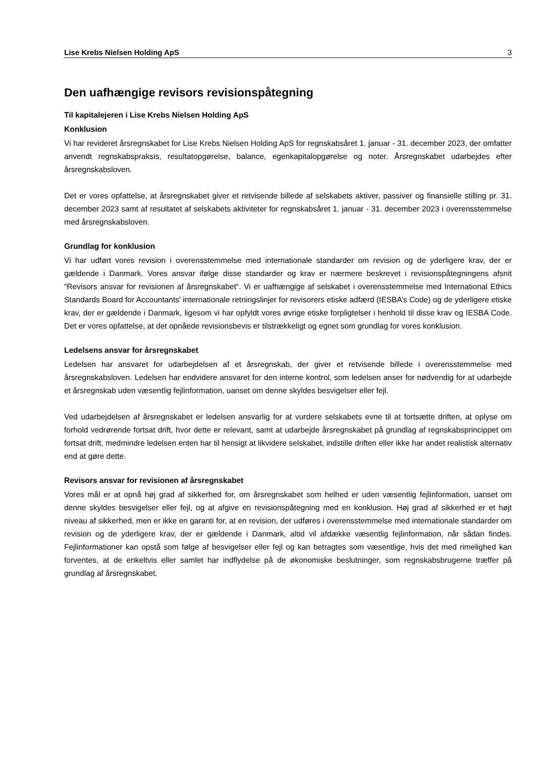Lise Krebs Nielsen Holding ApS 3
Den uafhængige revisors revisionspåtegning
Til kapitalejeren i Lise Krebs Nielsen Holding ApS
Konklusion
Vi har revideret årsregnskabet for Lise Krebs Nielsen Holding ApS for regnskabsåret 1. januar - 31. december 2023, der omfatter anvendt regnskabspraksis, resultatopgørelse, balance, egenkapitalopgørelse og noter. Årsregnskabet udarbejdes efter årsregnskabsloven.
Det er vores opfattelse, at årsregnskabet giver et retvisende billede af selskabets aktiver, passiver og finansielle stilling pr. 31. december 2023 samt af resultatet af selskabets aktiviteter for regnskabsåret 1. januar - 31. december 2023 i overensstemmelse med årsregnskabsloven.
Grundlag for konklusion
Vi har udført vores revision i overensstemmelse med internationale standarder om revision og de yderligere krav, der er gældende i Danmark. Vores ansvar ifølge disse standarder og krav er nærmere beskrevet i revisionspåtegningens afsnit “Revisors ansvar for revisionen af årsregnskabet“. Vi er uafhængige af selskabet i overensstemmelse med International Ethics Standards Board for Accountants' internationale retningslinjer for revisorers etiske adfærd (IESBA’s Code) og de yderligere etiske krav, der er gældende i Danmark, ligesom vi har opfyldt vores øvrige etiske forpligtelser i henhold til disse krav og IESBA Code. Det er vores opfattelse, at det opnåede revisionsbevis er tilstrækkeligt og egnet som grundlag for vores konklusion.
Ledelsens ansvar for årsregnskabet
Ledelsen har ansvaret for udarbejdelsen af et årsregnskab, der giver et retvisende billede i overensstemmelse med årsregnskabsloven. Ledelsen har endvidere ansvaret for den interne kontrol, som ledelsen anser for nødvendig for at udarbejde et årsregnskab uden væsentlig fejlinformation, uanset om denne skyldes besvigelser eller fejl.
Ved udarbejdelsen af årsregnskabet er ledelsen ansvarlig for at vurdere selskabets evne til at fortsætte driften, at oplyse om forhold vedrørende fortsat drift, hvor dette er relevant, samt at udarbejde årsregnskabet på grundlag af regnskabsprincippet om fortsat drift, medmindre ledelsen enten har til hensigt at likvidere selskabet, indstille driften eller ikke har andet realistisk alternativ end at gøre dette.
Revisors ansvar for revisionen af årsregnskabet
Vores mål er at opnå høj grad af sikkerhed for, om årsregnskabet som helhed er uden væsentlig fejlinformation, uanset om denne skyldes besvigelser eller fejl, og at afgive en revisionspåtegning med en konklusion. Høj grad af sikkerhed er et højt niveau af sikkerhed, men er ikke en garanti for, at en revision, der udføres i overensstemmelse med internationale standarder om revision og de yderligere krav, der er gældende i Danmark, altid vil afdække væsentlig fejlinformation, når sådan findes. Fejlinformationer kan opstå som følge af besvigelser eller fejl og kan betragtes som væsentlige, hvis det med rimelighed kan forventes, at de enkeltvis eller samlet har indflydelse på de økonomiske beslutninger, som regnskabsbrugerne træffer på grundlag af årsregnskabet.